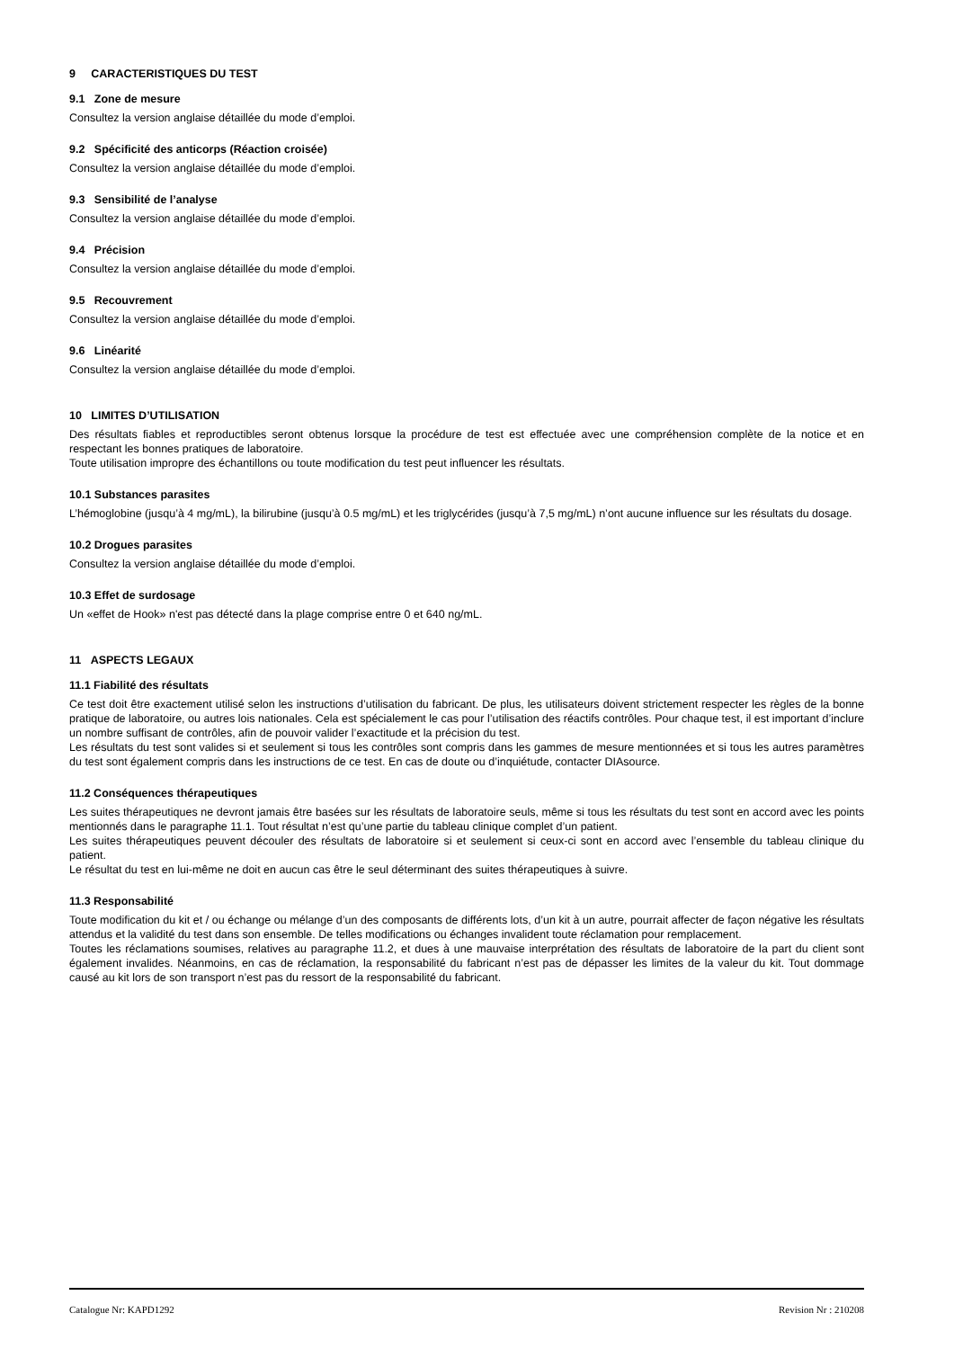9 CARACTERISTIQUES DU TEST
9.1 Zone de mesure
Consultez la version anglaise détaillée du mode d’emploi.
9.2 Spécificité des anticorps (Réaction croisée)
Consultez la version anglaise détaillée du mode d’emploi.
9.3 Sensibilité de l’analyse
Consultez la version anglaise détaillée du mode d’emploi.
9.4 Précision
Consultez la version anglaise détaillée du mode d’emploi.
9.5 Recouvrement
Consultez la version anglaise détaillée du mode d’emploi.
9.6 Linéarité
Consultez la version anglaise détaillée du mode d’emploi.
10 LIMITES D’UTILISATION
Des résultats fiables et reproductibles seront obtenus lorsque la procédure de test est effectuée avec une compréhension complète de la notice et en respectant les bonnes pratiques de laboratoire.
Toute utilisation impropre des échantillons ou toute modification du test peut influencer les résultats.
10.1 Substances parasites
L’hémoglobine (jusqu’à 4 mg/mL), la bilirubine (jusqu’à 0.5 mg/mL) et les triglycérides (jusqu’à 7,5 mg/mL) n’ont aucune influence sur les résultats du dosage.
10.2 Drogues parasites
Consultez la version anglaise détaillée du mode d’emploi.
10.3 Effet de surdosage
Un «effet de Hook» n'est pas détecté dans la plage comprise entre 0 et 640 ng/mL.
11 ASPECTS LEGAUX
11.1 Fiabilité des résultats
Ce test doit être exactement utilisé selon les instructions d’utilisation du fabricant. De plus, les utilisateurs doivent strictement respecter les règles de la bonne pratique de laboratoire, ou autres lois nationales. Cela est spécialement le cas pour l’utilisation des réactifs contrôles. Pour chaque test, il est important d’inclure un nombre suffisant de contrôles, afin de pouvoir valider l’exactitude et la précision du test.
Les résultats du test sont valides si et seulement si tous les contrôles sont compris dans les gammes de mesure mentionnées et si tous les autres paramètres du test sont également compris dans les instructions de ce test. En cas de doute ou d’inquiétude, contacter DIAsource.
11.2 Conséquences thérapeutiques
Les suites thérapeutiques ne devront jamais être basées sur les résultats de laboratoire seuls, même si tous les résultats du test sont en accord avec les points mentionnés dans le paragraphe 11.1. Tout résultat n’est qu’une partie du tableau clinique complet d’un patient.
Les suites thérapeutiques peuvent découler des résultats de laboratoire si et seulement si ceux-ci sont en accord avec l’ensemble du tableau clinique du patient.
Le résultat du test en lui-même ne doit en aucun cas être le seul déterminant des suites thérapeutiques à suivre.
11.3 Responsabilité
Toute modification du kit et / ou échange ou mélange d’un des composants de différents lots, d’un kit à un autre, pourrait affecter de façon négative les résultats attendus et la validité du test dans son ensemble. De telles modifications ou échanges invalident toute réclamation pour remplacement.
Toutes les réclamations soumises, relatives au paragraphe 11.2, et dues à une mauvaise interprétation des résultats de laboratoire de la part du client sont également invalides. Néanmoins, en cas de réclamation, la responsabilité du fabricant n’est pas de dépasser les limites de la valeur du kit. Tout dommage causé au kit lors de son transport n’est pas du ressort de la responsabilité du fabricant.
Catalogue Nr: KAPD1292 Revision Nr : 210208